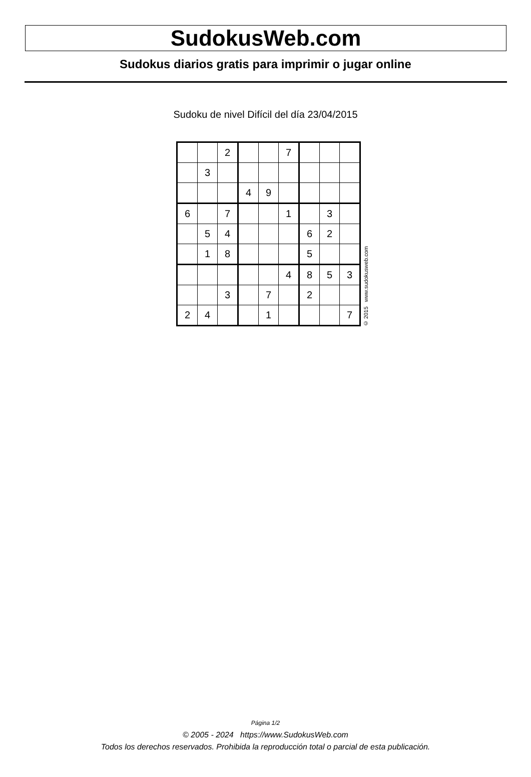SudokusWeb.com
Sudokus diarios gratis para imprimir o jugar online
Sudoku de nivel Difícil del día 23/04/2015
| | | 2 | | | 7 | | | |
| | 3 | | | | | | | |
| | | | 4 | 9 | | | | |
| 6 | | 7 | | | 1 | | 3 | |
| | 5 | 4 | | | | 6 | 2 | |
| | 1 | 8 | | | | 5 | | |
| | | | | | 4 | 8 | 5 | 3 |
| | | 3 | | 7 | | 2 | | |
| 2 | 4 | | | 1 | | | | 7 |
© 2015 www.sudokusweb.com
Página 1/2
© 2005 - 2024 https://www.SudokusWeb.com
Todos los derechos reservados. Prohibida la reproducción total o parcial de esta publicación.